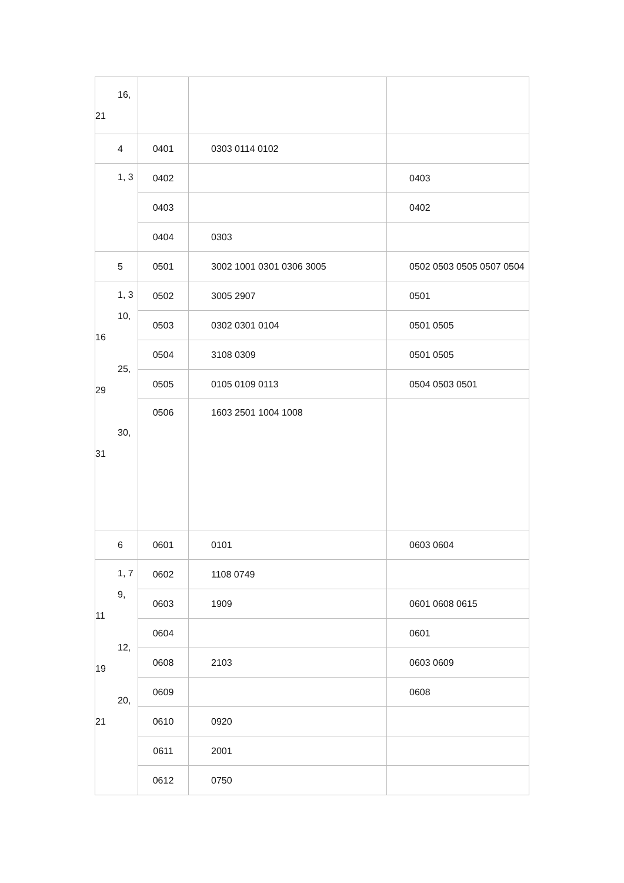| 16, 21 | | | |
| 4 | 0401 | 0303 0114 0102 | |
| 1, 3 | 0402 | | 0403 |
| | 0403 | | 0402 |
| | 0404 | 0303 | |
| 5 | 0501 | 3002 1001 0301 0306 3005 | 0502 0503 0505 0507 0504 |
| 1, 3 10, 16 25, 29 30, 31 | 0502 | 3005 2907 | 0501 |
| | 0503 | 0302 0301 0104 | 0501 0505 |
| | 0504 | 3108 0309 | 0501 0505 |
| | 0505 | 0105 0109 0113 | 0504 0503 0501 |
| | 0506 | 1603 2501 1004 1008 | |
| 6 | 0601 | 0101 | 0603 0604 |
| 1, 7 9, 11 12, 19 20, 21 | 0602 | 1108 0749 | |
| | 0603 | 1909 | 0601 0608 0615 |
| | 0604 | | 0601 |
| | 0608 | 2103 | 0603 0609 |
| | 0609 | | 0608 |
| | 0610 | 0920 | |
| | 0611 | 2001 | |
| | 0612 | 0750 | |